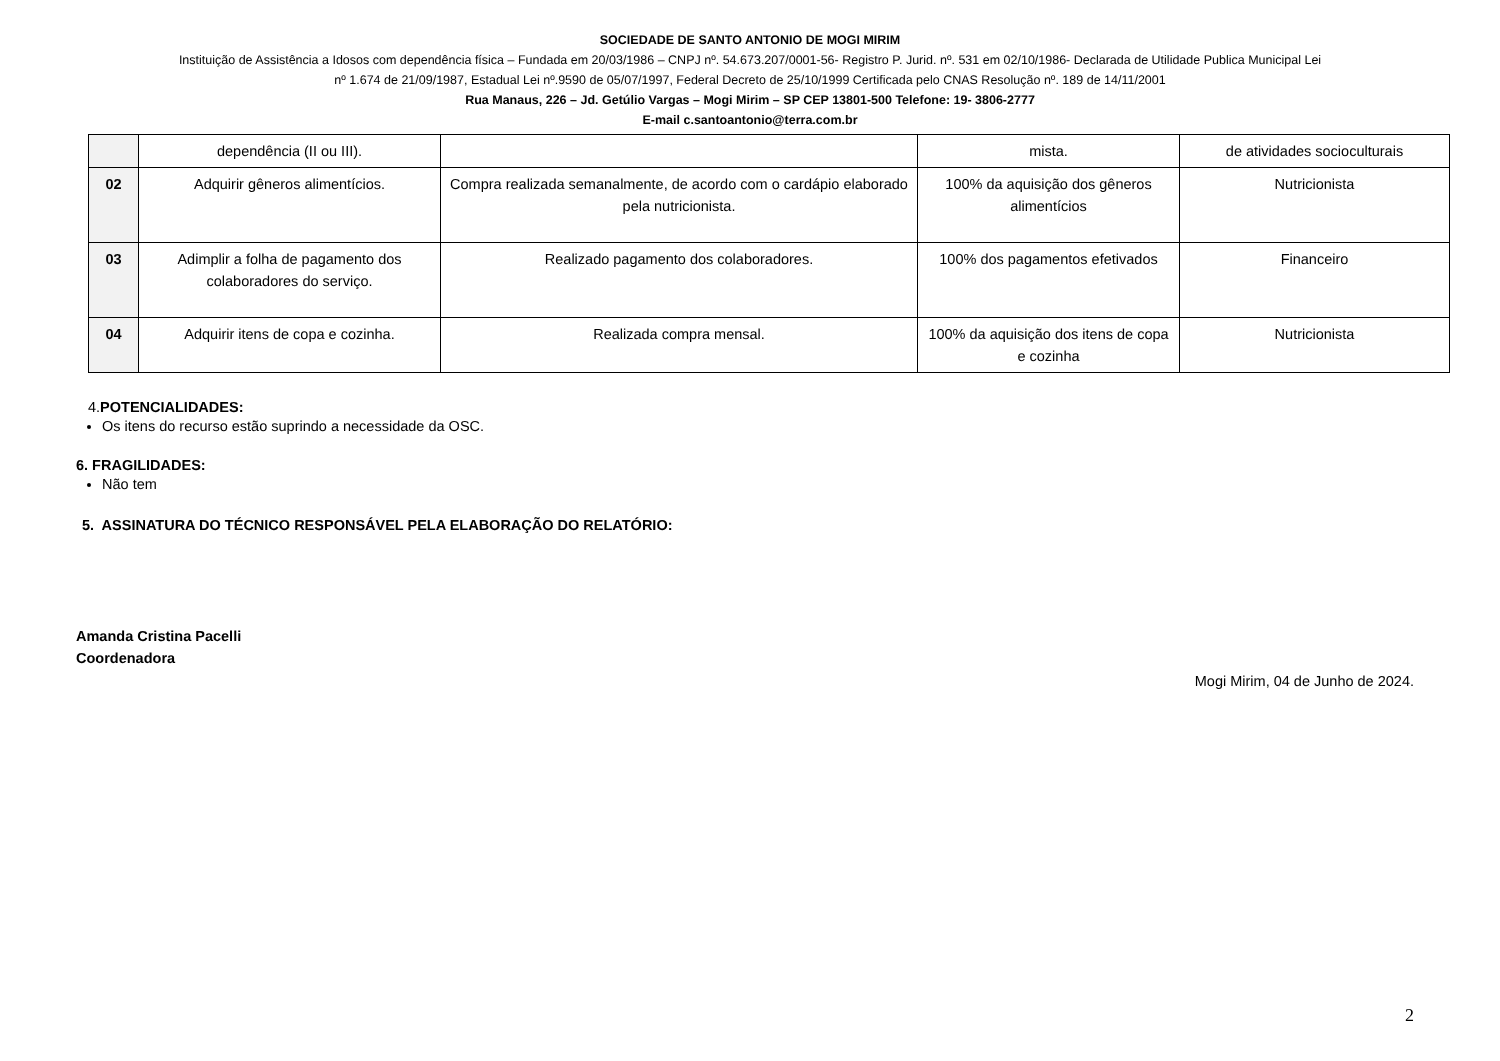SOCIEDADE DE SANTO ANTONIO DE MOGI MIRIM
Instituição de Assistência a Idosos com dependência física – Fundada em 20/03/1986 – CNPJ nº. 54.673.207/0001-56- Registro P. Jurid. nº. 531 em 02/10/1986- Declarada de Utilidade Publica Municipal Lei
nº 1.674 de 21/09/1987, Estadual Lei nº.9590 de 05/07/1997, Federal Decreto de 25/10/1999 Certificada pelo CNAS Resolução nº. 189 de 14/11/2001
Rua Manaus, 226 – Jd. Getúlio Vargas – Mogi Mirim – SP CEP 13801-500 Telefone: 19- 3806-2777
E-mail c.santoantonio@terra.com.br
| | dependência (II ou III). | | mista. | de atividades socioculturais |
| 02 | Adquirir gêneros alimentícios. | Compra realizada semanalmente, de acordo com o cardápio elaborado pela nutricionista. | 100% da aquisição dos gêneros alimentícios | Nutricionista |
| 03 | Adimplir a folha de pagamento dos colaboradores do serviço. | Realizado pagamento dos colaboradores. | 100% dos pagamentos efetivados | Financeiro |
| 04 | Adquirir itens de copa e cozinha. | Realizada compra mensal. | 100% da aquisição dos itens de copa e cozinha | Nutricionista |
4.POTENCIALIDADES:
Os itens do recurso estão suprindo a necessidade da OSC.
6. FRAGILIDADES:
Não tem
5. ASSINATURA DO TÉCNICO RESPONSÁVEL PELA ELABORAÇÃO DO RELATÓRIO:
Amanda Cristina Pacelli
Coordenadora
Mogi Mirim, 04 de Junho de 2024.
2